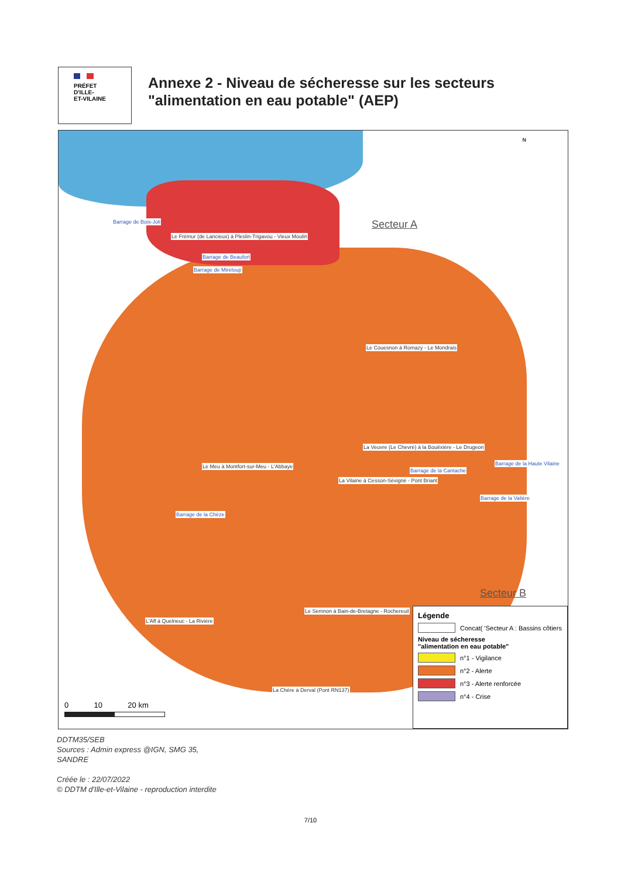PRÉFET
D'ILLE-
ET-VILAINE
Annexe 2 - Niveau de sécheresse sur les secteurs
"alimentation en eau potable" (AEP)
N
Secteur A
Secteur B
Barrage de Bois-Joli
Le Frémur (de Lancieux) à Pleslin-Trigavou - Vieux Moulin
Barrage de Beaufort
Barrage de Mireloup
Le Couesnon à Romazy - Le Mondrais
La Veuvre (Le Chevré) à la Bouëxière - Le Drugeon
Le Meu à Montfort-sur-Meu - L'Abbaye
La Vilaine à Cesson-Sévigné - Pont Briant
Barrage de la Cantache
Barrage de la Haute Vilaine
Barrage de la Valière
Barrage de la Chèze
L'Aff à Quelneuc - La Rivière
Le Semnon à Bain-de-Bretagne - Rochereuil
La Chère à Derval (Pont RN137)
0 10 20 km
Légende
Concat( 'Secteur A : Bassins côtiers
Niveau de sécheresse
"alimentation en eau potable"
n°1 - Vigilance
n°2 - Alerte
n°3 - Alerte renforcée
n°4 - Crise
DDTM35/SEB
Sources : Admin express @IGN, SMG 35,
SANDRE
Créée le : 22/07/2022
© DDTM d'Ille-et-Vilaine - reproduction interdite
7/10